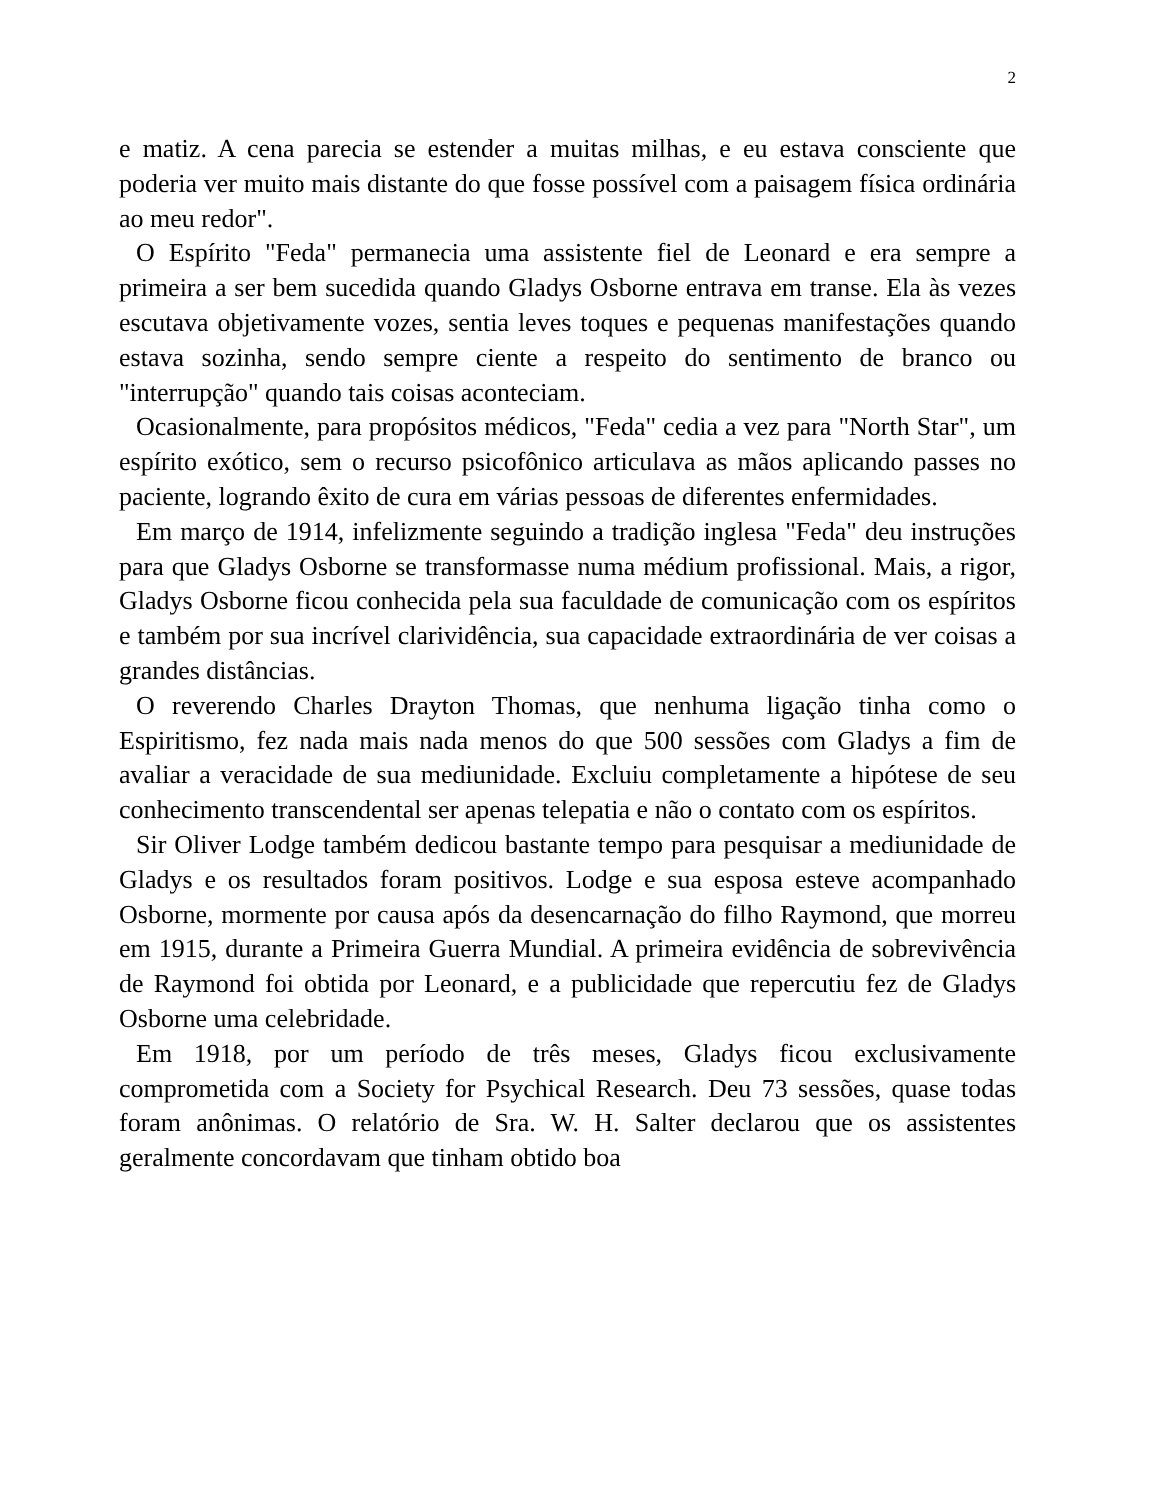2
e matiz. A cena parecia se estender a muitas milhas, e eu estava consciente que poderia ver muito mais distante do que fosse possível com a paisagem física ordinária ao meu redor".
O Espírito "Feda" permanecia uma assistente fiel de Leonard e era sempre a primeira a ser bem sucedida quando Gladys Osborne entrava em transe. Ela às vezes escutava objetivamente vozes, sentia leves toques e pequenas manifestações quando estava sozinha, sendo sempre ciente a respeito do sentimento de branco ou "interrupção" quando tais coisas aconteciam.
Ocasionalmente, para propósitos médicos, "Feda" cedia a vez para "North Star", um espírito exótico, sem o recurso psicofônico articulava as mãos aplicando passes no paciente, logrando êxito de cura em várias pessoas de diferentes enfermidades.
Em março de 1914, infelizmente seguindo a tradição inglesa "Feda" deu instruções para que Gladys Osborne se transformasse numa médium profissional. Mais, a rigor, Gladys Osborne ficou conhecida pela sua faculdade de comunicação com os espíritos e também por sua incrível clarividência, sua capacidade extraordinária de ver coisas a grandes distâncias.
O reverendo Charles Drayton Thomas, que nenhuma ligação tinha como o Espiritismo, fez nada mais nada menos do que 500 sessões com Gladys a fim de avaliar a veracidade de sua mediunidade. Excluiu completamente a hipótese de seu conhecimento transcendental ser apenas telepatia e não o contato com os espíritos.
Sir Oliver Lodge também dedicou bastante tempo para pesquisar a mediunidade de Gladys e os resultados foram positivos. Lodge e sua esposa esteve acompanhado Osborne, mormente por causa após da desencarnação do filho Raymond, que morreu em 1915, durante a Primeira Guerra Mundial. A primeira evidência de sobrevivência de Raymond foi obtida por Leonard, e a publicidade que repercutiu fez de Gladys Osborne uma celebridade.
Em 1918, por um período de três meses, Gladys ficou exclusivamente comprometida com a Society for Psychical Research. Deu 73 sessões, quase todas foram anônimas. O relatório de Sra. W. H. Salter declarou que os assistentes geralmente concordavam que tinham obtido boa